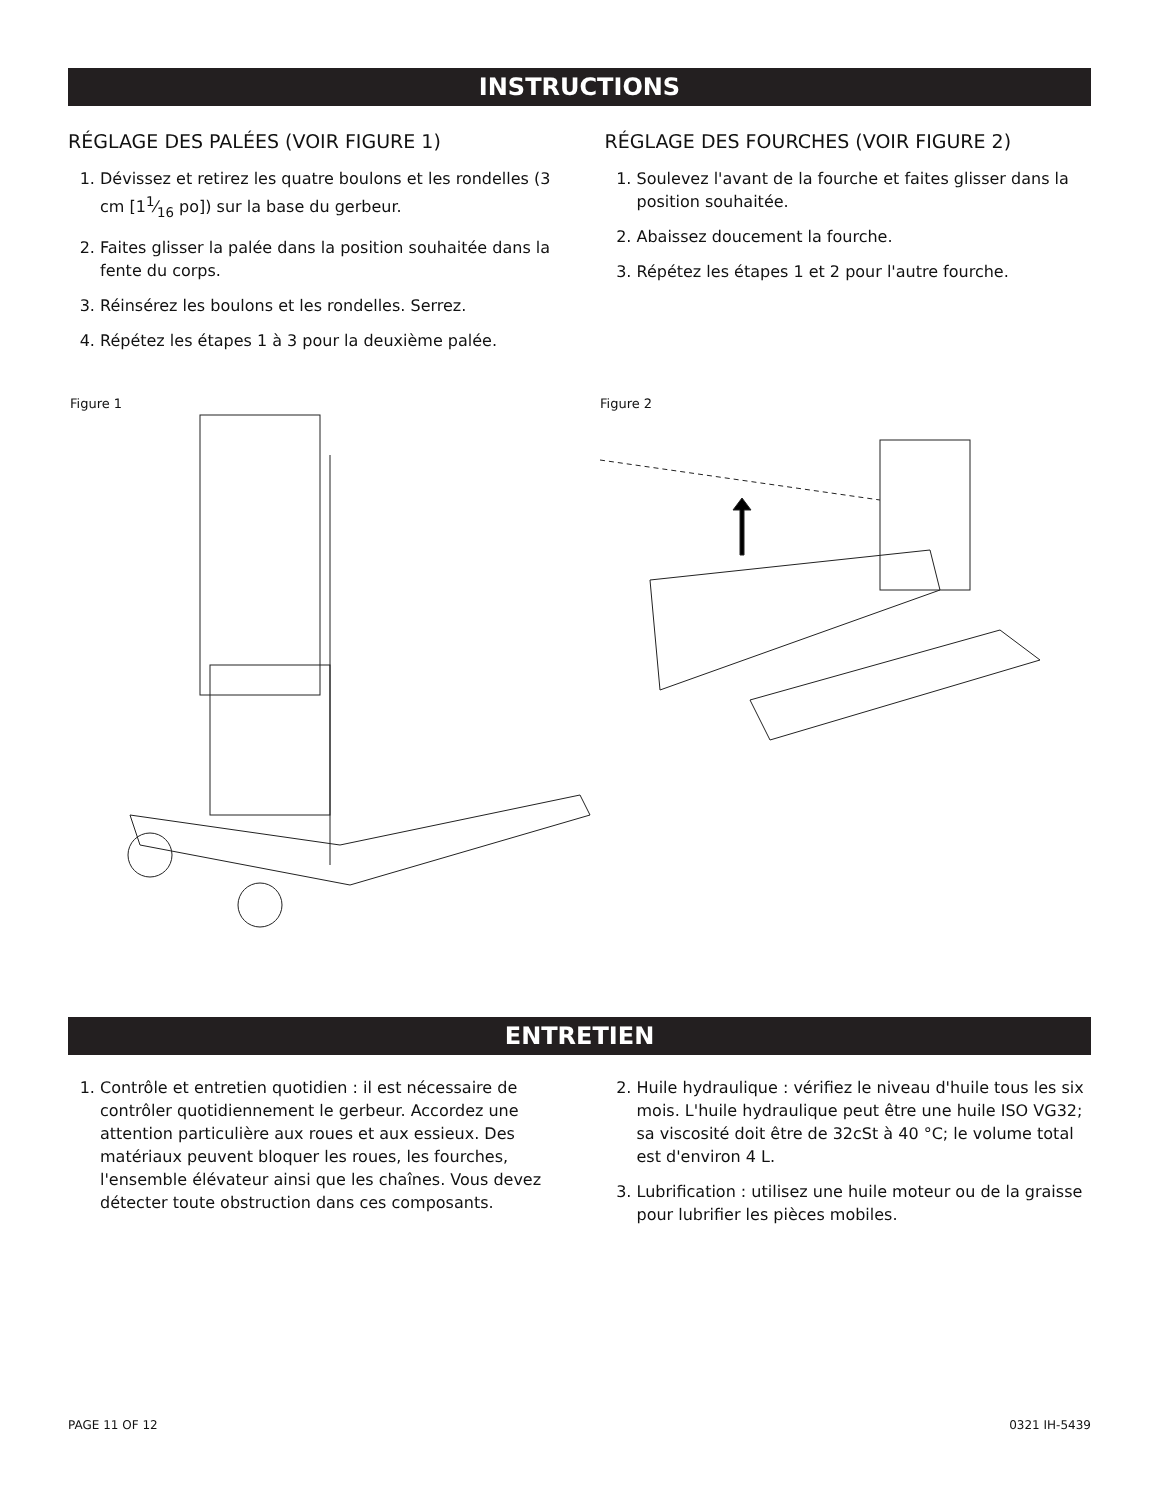INSTRUCTIONS
RÉGLAGE DES PALÉES (VOIR FIGURE 1)
1. Dévissez et retirez les quatre boulons et les rondelles (3 cm [11⁄16 po]) sur la base du gerbeur.
2. Faites glisser la palée dans la position souhaitée dans la fente du corps.
3. Réinsérez les boulons et les rondelles. Serrez.
4. Répétez les étapes 1 à 3 pour la deuxième palée.
RÉGLAGE DES FOURCHES (VOIR FIGURE 2)
1. Soulevez l'avant de la fourche et faites glisser dans la position souhaitée.
2. Abaissez doucement la fourche.
3. Répétez les étapes 1 et 2 pour l'autre fourche.
Figure 1 Figure 2
ENTRETIEN
1. Contrôle et entretien quotidien : il est nécessaire de contrôler quotidiennement le gerbeur. Accordez une attention particulière aux roues et aux essieux. Des matériaux peuvent bloquer les roues, les fourches, l'ensemble élévateur ainsi que les chaînes. Vous devez détecter toute obstruction dans ces composants.
2. Huile hydraulique : vérifiez le niveau d'huile tous les six mois. L'huile hydraulique peut être une huile ISO VG32; sa viscosité doit être de 32cSt à 40 °C; le volume total est d'environ 4 L.
3. Lubrification : utilisez une huile moteur ou de la graisse pour lubrifier les pièces mobiles.
PAGE 11 OF 12 0321 IH-5439